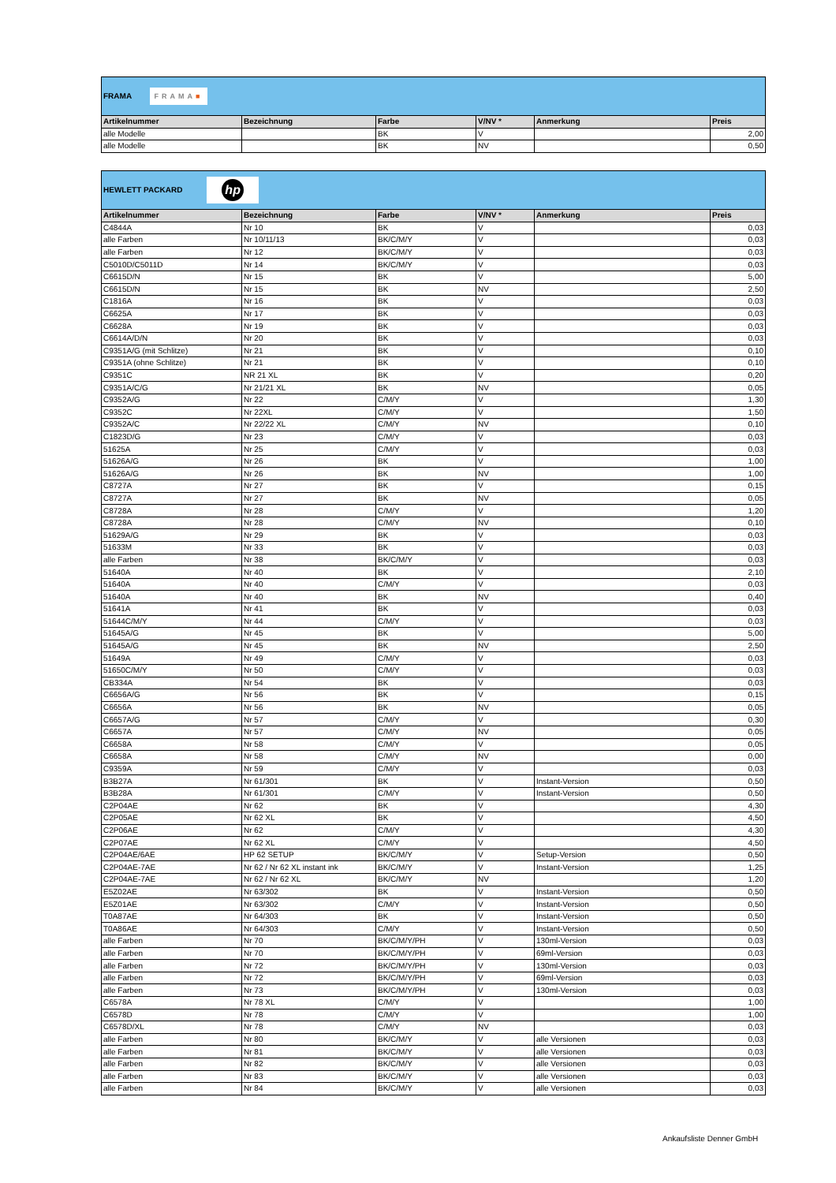| FRAMA FRAMA ■ | | | | | |
| Artikelnummer | Bezeichnung | Farbe | V/NV * | Anmerkung | Preis |
| alle Modelle | | BK | V | | 2,00 |
| alle Modelle | | BK | NV | | 0,50 |
| HEWLETT PACKARD hp | | | | | |
| Artikelnummer | Bezeichnung | Farbe | V/NV * | Anmerkung | Preis |
| C4844A | Nr 10 | BK | V | | 0,03 |
| alle Farben | Nr 10/11/13 | BK/C/M/Y | V | | 0,03 |
| alle Farben | Nr 12 | BK/C/M/Y | V | | 0,03 |
| C5010D/C5011D | Nr 14 | BK/C/M/Y | V | | 0,03 |
| C6615D/N | Nr 15 | BK | V | | 5,00 |
| C6615D/N | Nr 15 | BK | NV | | 2,50 |
| C1816A | Nr 16 | BK | V | | 0,03 |
| C6625A | Nr 17 | BK | V | | 0,03 |
| C6628A | Nr 19 | BK | V | | 0,03 |
| C6614A/D/N | Nr 20 | BK | V | | 0,03 |
| C9351A/G (mit Schlitze) | Nr 21 | BK | V | | 0,10 |
| C9351A (ohne Schlitze) | Nr 21 | BK | V | | 0,10 |
| C9351C | NR 21 XL | BK | V | | 0,20 |
| C9351A/C/G | Nr 21/21 XL | BK | NV | | 0,05 |
| C9352A/G | Nr 22 | C/M/Y | V | | 1,30 |
| C9352C | Nr 22XL | C/M/Y | V | | 1,50 |
| C9352A/C | Nr 22/22 XL | C/M/Y | NV | | 0,10 |
| C1823D/G | Nr 23 | C/M/Y | V | | 0,03 |
| 51625A | Nr 25 | C/M/Y | V | | 0,03 |
| 51626A/G | Nr 26 | BK | V | | 1,00 |
| 51626A/G | Nr 26 | BK | NV | | 1,00 |
| C8727A | Nr 27 | BK | V | | 0,15 |
| C8727A | Nr 27 | BK | NV | | 0,05 |
| C8728A | Nr 28 | C/M/Y | V | | 1,20 |
| C8728A | Nr 28 | C/M/Y | NV | | 0,10 |
| 51629A/G | Nr 29 | BK | V | | 0,03 |
| 51633M | Nr 33 | BK | V | | 0,03 |
| alle Farben | Nr 38 | BK/C/M/Y | V | | 0,03 |
| 51640A | Nr 40 | BK | V | | 2,10 |
| 51640A | Nr 40 | C/M/Y | V | | 0,03 |
| 51640A | Nr 40 | BK | NV | | 0,40 |
| 51641A | Nr 41 | BK | V | | 0,03 |
| 51644C/M/Y | Nr 44 | C/M/Y | V | | 0,03 |
| 51645A/G | Nr 45 | BK | V | | 5,00 |
| 51645A/G | Nr 45 | BK | NV | | 2,50 |
| 51649A | Nr 49 | C/M/Y | V | | 0,03 |
| 51650C/M/Y | Nr 50 | C/M/Y | V | | 0,03 |
| CB334A | Nr 54 | BK | V | | 0,03 |
| C6656A/G | Nr 56 | BK | V | | 0,15 |
| C6656A | Nr 56 | BK | NV | | 0,05 |
| C6657A/G | Nr 57 | C/M/Y | V | | 0,30 |
| C6657A | Nr 57 | C/M/Y | NV | | 0,05 |
| C6658A | Nr 58 | C/M/Y | V | | 0,05 |
| C6658A | Nr 58 | C/M/Y | NV | | 0,00 |
| C9359A | Nr 59 | C/M/Y | V | | 0,03 |
| B3B27A | Nr 61/301 | BK | V | Instant-Version | 0,50 |
| B3B28A | Nr 61/301 | C/M/Y | V | Instant-Version | 0,50 |
| C2P04AE | Nr 62 | BK | V | | 4,30 |
| C2P05AE | Nr 62 XL | BK | V | | 4,50 |
| C2P06AE | Nr 62 | C/M/Y | V | | 4,30 |
| C2P07AE | Nr 62 XL | C/M/Y | V | | 4,50 |
| C2P04AE/6AE | HP 62 SETUP | BK/C/M/Y | V | Setup-Version | 0,50 |
| C2P04AE-7AE | Nr 62 / Nr 62 XL instant ink | BK/C/M/Y | V | Instant-Version | 1,25 |
| C2P04AE-7AE | Nr 62 / Nr 62 XL | BK/C/M/Y | NV | | 1,20 |
| E5Z02AE | Nr 63/302 | BK | V | Instant-Version | 0,50 |
| E5Z01AE | Nr 63/302 | C/M/Y | V | Instant-Version | 0,50 |
| T0A87AE | Nr 64/303 | BK | V | Instant-Version | 0,50 |
| T0A86AE | Nr 64/303 | C/M/Y | V | Instant-Version | 0,50 |
| alle Farben | Nr 70 | BK/C/M/Y/PH | V | 130ml-Version | 0,03 |
| alle Farben | Nr 70 | BK/C/M/Y/PH | V | 69ml-Version | 0,03 |
| alle Farben | Nr 72 | BK/C/M/Y/PH | V | 130ml-Version | 0,03 |
| alle Farben | Nr 72 | BK/C/M/Y/PH | V | 69ml-Version | 0,03 |
| alle Farben | Nr 73 | BK/C/M/Y/PH | V | 130ml-Version | 0,03 |
| C6578A | Nr 78 XL | C/M/Y | V | | 1,00 |
| C6578D | Nr 78 | C/M/Y | V | | 1,00 |
| C6578D/XL | Nr 78 | C/M/Y | NV | | 0,03 |
| alle Farben | Nr 80 | BK/C/M/Y | V | alle Versionen | 0,03 |
| alle Farben | Nr 81 | BK/C/M/Y | V | alle Versionen | 0,03 |
| alle Farben | Nr 82 | BK/C/M/Y | V | alle Versionen | 0,03 |
| alle Farben | Nr 83 | BK/C/M/Y | V | alle Versionen | 0,03 |
| alle Farben | Nr 84 | BK/C/M/Y | V | alle Versionen | 0,03 |
Ankaufsliste Denner GmbH